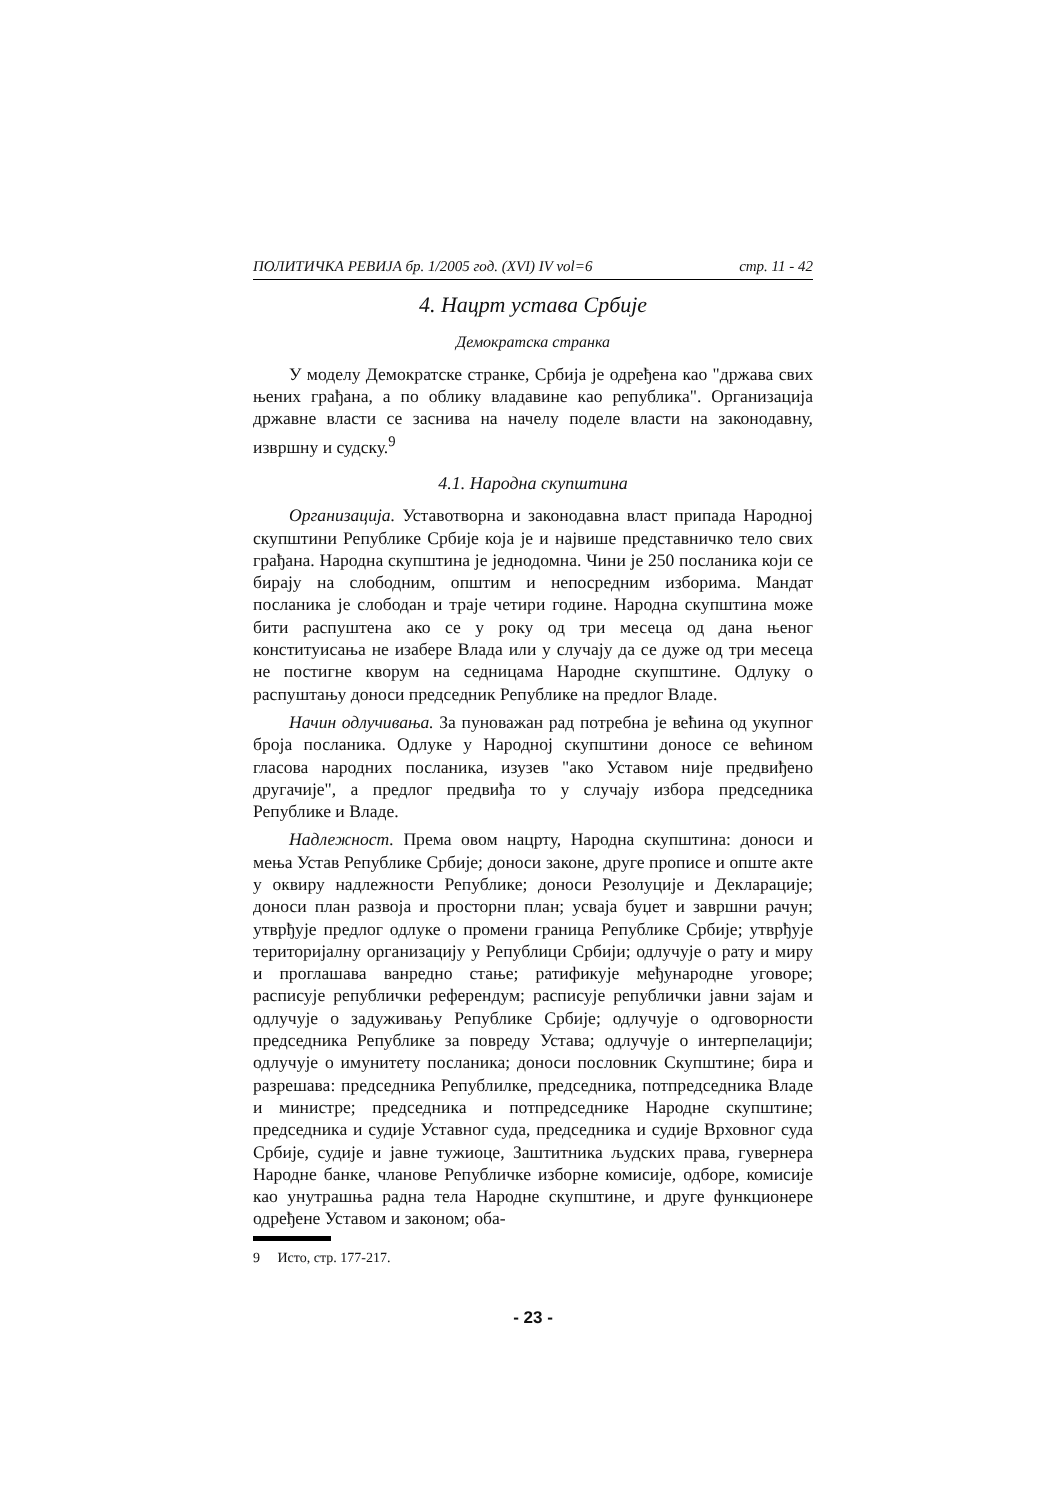ПОЛИТИЧКА РЕВИЈА бр. 1/2005 год. (XVI) IV vol=6 стр. 11 - 42
4. Нацрт устава Србије
Демократска странка
У моделу Демократске странке, Србија је одређена као "држава свих њених грађана, а по облику владавине као република". Организација државне власти се заснива на начелу поделе власти на законодавну, извршну и судску.<sup>9</sup>
4.1. Народна скупштина
Организација. Уставотворна и законодавна власт припада Народној скупштини Републике Србије која је и највише представничко тело свих грађана. Народна скупштина је једнодомна. Чини је 250 посланика који се бирају на слободним, општим и непосредним изборима. Мандат посланика је слободан и траје четири године. Народна скупштина може бити распуштена ако се у року од три месеца од дана њеног конституисања не изабере Влада или у случају да се дуже од три месеца не постигне кворум на седницама Народне скупштине. Одлуку о распуштању доноси председник Републике на предлог Владе.
Начин одлучивања. За пуноважан рад потребна је већина од укупног броја посланика. Одлуке у Народној скупштини доносе се већином гласова народних посланика, изузев "ако Уставом није предвиђено другачије", а предлог предвиђа то у случају избора председника Републике и Владе.
Надлежност. Према овом нацрту, Народна скупштина: доноси и мења Устав Републике Србије; доноси законе, друге прописе и опште акте у оквиру надлежности Републике; доноси Резолуције и Декларације; доноси план развоја и просторни план; усваја буџет и завршни рачун; утврђује предлог одлуке о промени граница Републике Србије; утврђује територијалну организацију у Републици Србији; одлучује о рату и миру и проглашава ванредно стање; ратификује међународне уговоре; расписује републички референдум; расписује републички јавни зајам и одлучује о задуживању Републике Србије; одлучује о одговорности председника Републике за повреду Устава; одлучује о интерпелацији; одлучује о имунитету посланика; доноси пословник Скупштине; бира и разрешава: председника Републилке, председника, потпредседника Владе и министре; председника и потпредседнике Народне скупштине; председника и судије Уставног суда, председника и судије Врховног суда Србије, судије и јавне тужиоце, Заштитника људских права, гувернера Народне банке, чланове Републичке изборне комисије, одборе, комисије као унутрашња радна тела Народне скупштине, и друге функционере одређене Уставом и законом; оба-
9 Исто, стр. 177-217.
- 23 -